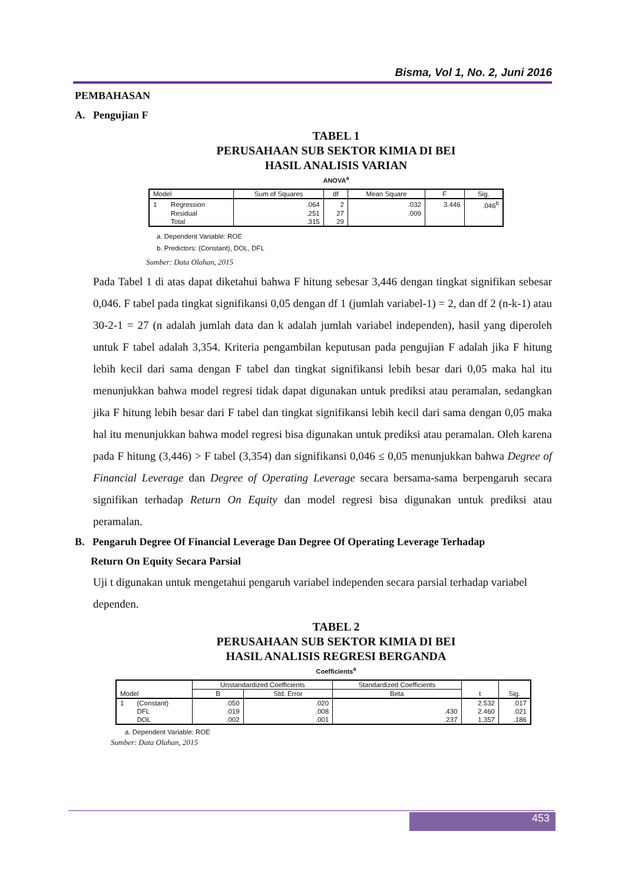Bisma, Vol 1, No. 2, Juni 2016
PEMBAHASAN
A. Pengujian F
TABEL 1
PERUSAHAAN SUB SEKTOR KIMIA DI BEI
HASIL ANALISIS VARIAN
ANOVA<sup>a</sup>
| Model | | Sum of Squares | df | Mean Square | F | Sig. |
| --- | --- | --- | --- | --- | --- | --- |
| 1 | Regression | .064 | 2 | .032 | 3.446 | .046<sup>b</sup> |
| | Residual | .251 | 27 | .009 | | |
| | Total | .315 | 29 | | | |
a. Dependent Variable: ROE
b. Predictors: (Constant), DOL, DFL
Sumber: Data Olahan, 2015
Pada Tabel 1 di atas dapat diketahui bahwa F hitung sebesar 3,446 dengan tingkat signifikan sebesar 0,046. F tabel pada tingkat signifikansi 0,05 dengan df 1 (jumlah variabel-1) = 2, dan df 2 (n-k-1) atau 30-2-1 = 27 (n adalah jumlah data dan k adalah jumlah variabel independen), hasil yang diperoleh untuk F tabel adalah 3,354. Kriteria pengambilan keputusan pada pengujian F adalah jika F hitung lebih kecil dari sama dengan F tabel dan tingkat signifikansi lebih besar dari 0,05 maka hal itu menunjukkan bahwa model regresi tidak dapat digunakan untuk prediksi atau peramalan, sedangkan jika F hitung lebih besar dari F tabel dan tingkat signifikansi lebih kecil dari sama dengan 0,05 maka hal itu menunjukkan bahwa model regresi bisa digunakan untuk prediksi atau peramalan. Oleh karena pada F hitung (3,446) > F tabel (3,354) dan signifikansi 0,046 ≤ 0,05 menunjukkan bahwa Degree of Financial Leverage dan Degree of Operating Leverage secara bersama-sama berpengaruh secara signifikan terhadap Return On Equity dan model regresi bisa digunakan untuk prediksi atau peramalan.
B. Pengaruh Degree Of Financial Leverage Dan Degree Of Operating Leverage Terhadap
Return On Equity Secara Parsial
Uji t digunakan untuk mengetahui pengaruh variabel independen secara parsial terhadap variabel dependen.
TABEL 2
PERUSAHAAN SUB SEKTOR KIMIA DI BEI
HASIL ANALISIS REGRESI BERGANDA
Coefficients<sup>a</sup>
| Model | | Unstandardized Coefficients | | Standardized Coefficients | t | Sig. |
| --- | --- | --- | --- | --- | --- | --- |
| | | B | Std. Error | Beta | | |
| 1 | (Constant) | .050 | .020 | | 2.532 | .017 |
| | DFL | .019 | .008 | .430 | 2.460 | .021 |
| | DOL | .002 | .001 | .237 | 1.357 | .186 |
a. Dependent Variable: ROE
Sumber: Data Olahan, 2015
453